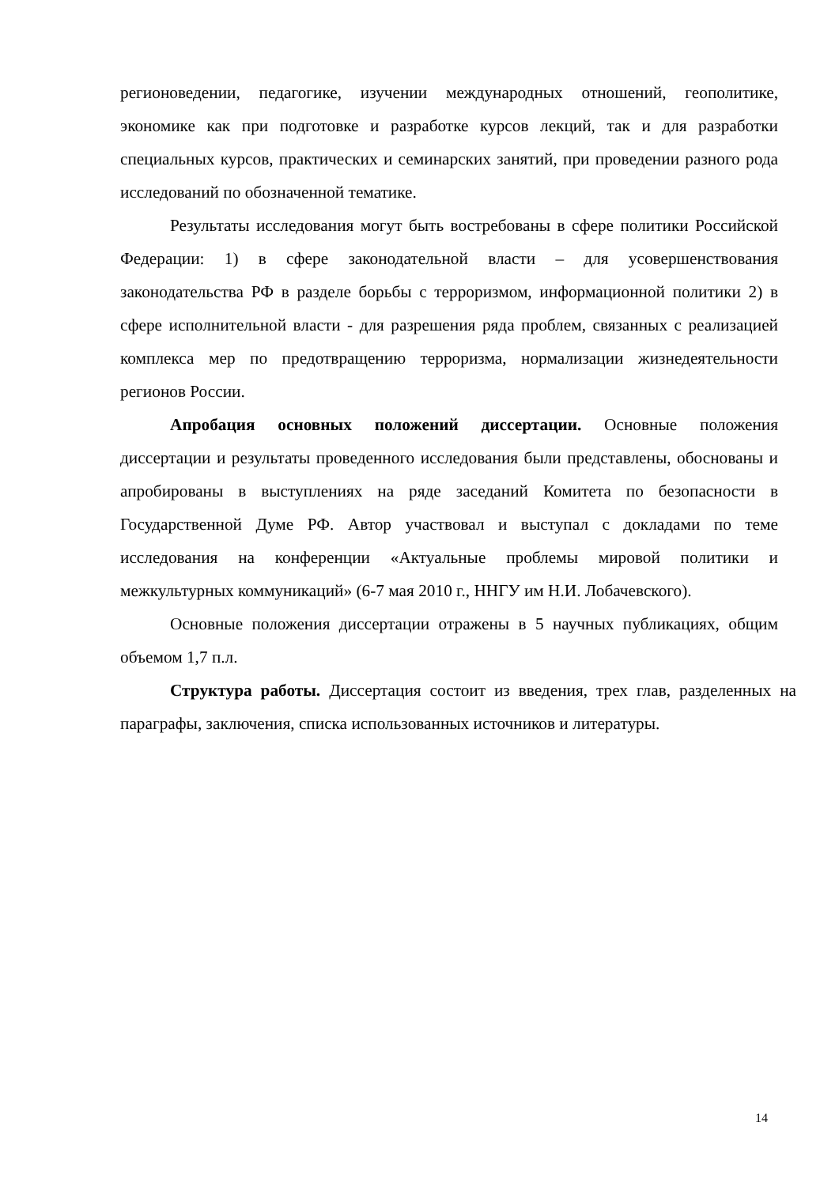регионоведении, педагогике, изучении международных отношений, геополитике, экономике как при подготовке и разработке курсов лекций, так и для разработки специальных курсов, практических и семинарских занятий, при проведении разного рода исследований по обозначенной тематике.
Результаты исследования могут быть востребованы в сфере политики Российской Федерации: 1) в сфере законодательной власти – для усовершенствования законодательства РФ в разделе борьбы с терроризмом, информационной политики 2) в сфере исполнительной власти - для разрешения ряда проблем, связанных с реализацией комплекса мер по предотвращению терроризма, нормализации жизнедеятельности регионов России.
Апробация основных положений диссертации. Основные положения диссертации и результаты проведенного исследования были представлены, обоснованы и апробированы в выступлениях на ряде заседаний Комитета по безопасности в Государственной Думе РФ. Автор участвовал и выступал с докладами по теме исследования на конференции «Актуальные проблемы мировой политики и межкультурных коммуникаций» (6-7 мая 2010 г., ННГУ им Н.И. Лобачевского).
Основные положения диссертации отражены в 5 научных публикациях, общим объемом 1,7 п.л.
Структура работы. Диссертация состоит из введения, трех глав, разделенных на параграфы, заключения, списка использованных источников и литературы.
14